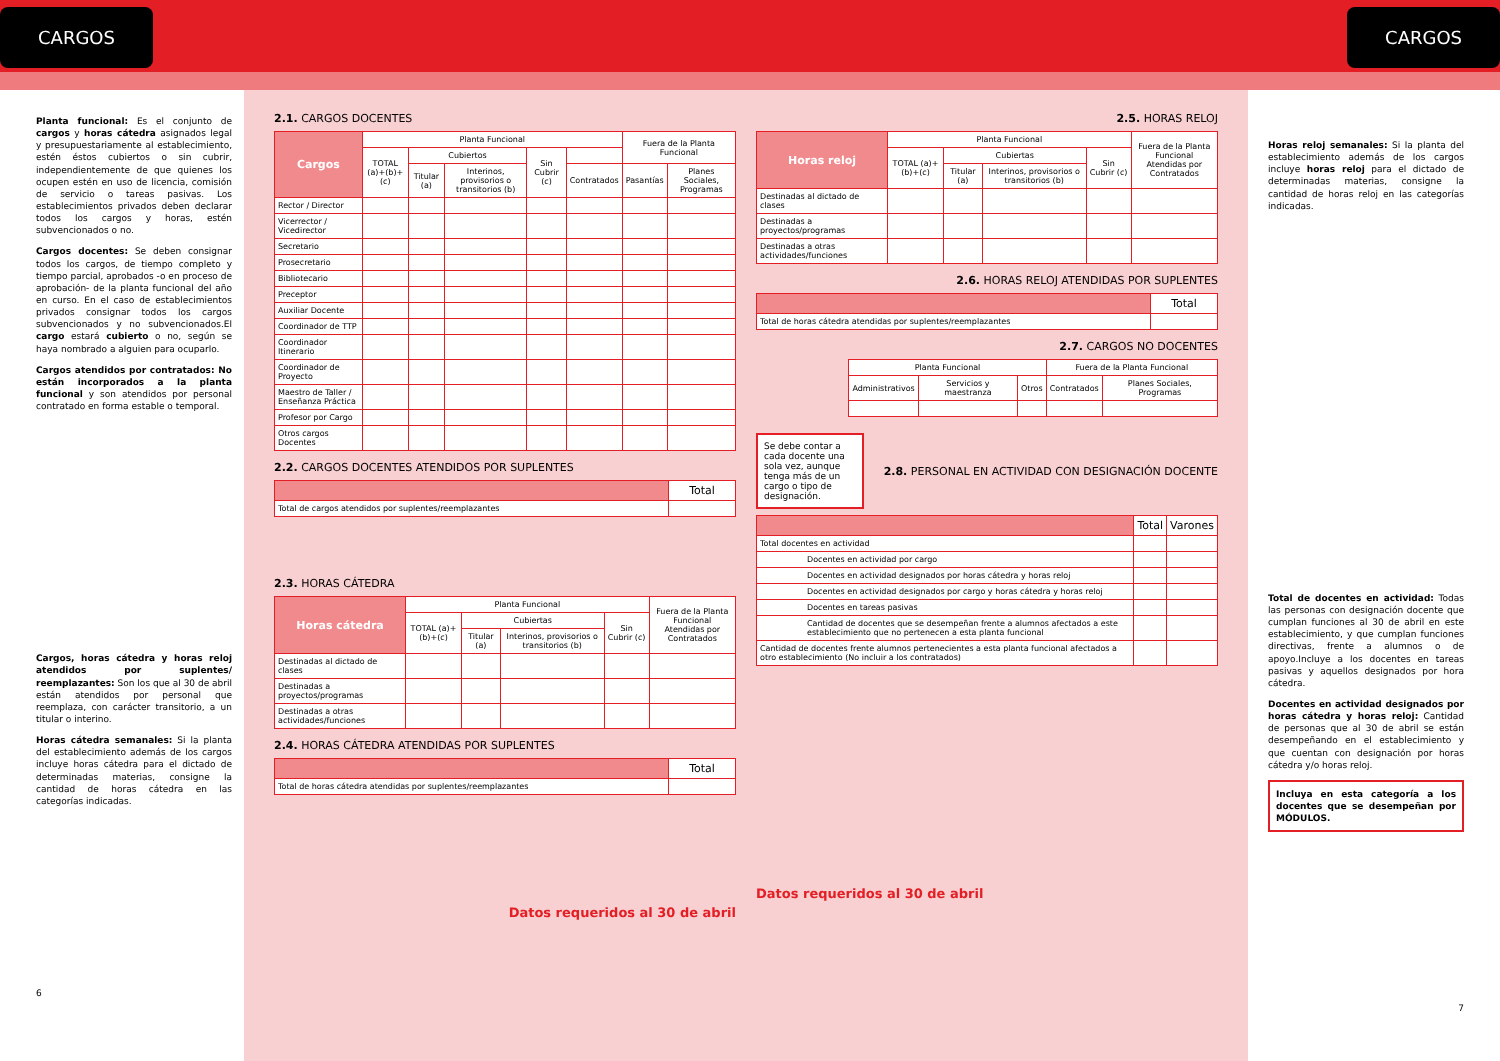CARGOS CARGOS
Planta funcional: Es el conjunto de cargos y horas cátedra asignados legal y presupuestariamente al establecimiento, estén éstos cubiertos o sin cubrir, independientemente de que quienes los ocupen estén en uso de licencia, comisión de servicio o tareas pasivas. Los establecimientos privados deben declarar todos los cargos y horas, estén subvencionados o no.
Cargos docentes: Se deben consignar todos los cargos, de tiempo completo y tiempo parcial, aprobados -o en proceso de aprobación- de la planta funcional del año en curso. En el caso de establecimientos privados consignar todos los cargos subvencionados y no subvencionados.El cargo estará cubierto o no, según se haya nombrado a alguien para ocuparlo.
Cargos atendidos por contratados: No están incorporados a la planta funcional y son atendidos por personal contratado en forma estable o temporal.
Cargos, horas cátedra y horas reloj atendidos por suplentes/ reemplazantes: Son los que al 30 de abril están atendidos por personal que reemplaza, con carácter transitorio, a un titular o interino.
Horas cátedra semanales: Si la planta del establecimiento además de los cargos incluye horas cátedra para el dictado de determinadas materias, consigne la cantidad de horas cátedra en las categorías indicadas.
6
2.1. CARGOS DOCENTES
| Cargos | Planta Funcional | | | | | Fuera de la Planta Funcional | |
| --- | --- | --- | --- | --- | --- | --- | --- |
| | TOTAL (a)+(b)+(c) | Cubiertos | | Sin Cubrir (c) | | | |
| | | Titular (a) | Interinos, provisorios o transitorios (b) | | Contratados | Pasantías | Planes Sociales, Programas |
| Rector / Director | | | | | | | |
| Vicerrector / Vicedirector | | | | | | | |
| Secretario | | | | | | | |
| Prosecretario | | | | | | | |
| Bibliotecario | | | | | | | |
| Preceptor | | | | | | | |
| Auxiliar Docente | | | | | | | |
| Coordinador de TTP | | | | | | | |
| Coordinador Itinerario | | | | | | | |
| Coordinador de Proyecto | | | | | | | |
| Maestro de Taller / Enseñanza Práctica | | | | | | | |
| Profesor por Cargo | | | | | | | |
| Otros cargos Docentes | | | | | | | |
2.2. CARGOS DOCENTES ATENDIDOS POR SUPLENTES
| | Total |
| --- | --- |
| Total de cargos atendidos por suplentes/reemplazantes | |
2.3. HORAS CÁTEDRA
| Horas cátedra | Planta Funcional | | | | Fuera de la Planta Funcional Atendidas por Contratados |
| --- | --- | --- | --- | --- | --- |
| | TOTAL (a)+(b)+(c) | Cubiertas | | Sin Cubrir (c) | |
| | | Titular (a) | Interinos, provisorios o transitorios (b) | | |
| Destinadas al dictado de clases | | | | | |
| Destinadas a proyectos/programas | | | | | |
| Destinadas a otras actividades/funciones | | | | | |
2.4. HORAS CÁTEDRA ATENDIDAS POR SUPLENTES
| | Total |
| --- | --- |
| Total de horas cátedra atendidas por suplentes/reemplazantes | |
Datos requeridos al 30 de abril
2.5. HORAS RELOJ
| Horas reloj | Planta Funcional | | | | Fuera de la Planta Funcional Atendidas por Contratados |
| --- | --- | --- | --- | --- | --- |
| | TOTAL (a)+(b)+(c) | Cubiertas | | Sin Cubrir (c) | |
| | | Titular (a) | Interinos, provisorios o transitorios (b) | | |
| Destinadas al dictado de clases | | | | | |
| Destinadas a proyectos/programas | | | | | |
| Destinadas a otras actividades/funciones | | | | | |
2.6. HORAS RELOJ ATENDIDAS POR SUPLENTES
| | Total |
| --- | --- |
| Total de horas cátedra atendidas por suplentes/reemplazantes | |
2.7. CARGOS NO DOCENTES
| Planta Funcional | | | Fuera de la Planta Funcional | |
| --- | --- | --- | --- | --- |
| Administrativos | Servicios y maestranza | Otros | Contratados | Planes Sociales, Programas |
Se debe contar a cada docente una sola vez, aunque tenga más de un cargo o tipo de designación.
2.8. PERSONAL EN ACTIVIDAD CON DESIGNACIÓN DOCENTE
| | Total | Varones |
| --- | --- | --- |
| Total docentes en actividad | | |
| Docentes en actividad por cargo | | |
| Docentes en actividad designados por horas cátedra y horas reloj | | |
| Docentes en actividad designados por cargo y horas cátedra y horas reloj | | |
| Docentes en tareas pasivas | | |
| Cantidad de docentes que se desempeñan frente a alumnos afectados a este establecimiento que no pertenecen a esta planta funcional | | |
| Cantidad de docentes frente alumnos pertenecientes a esta planta funcional afectados a otro establecimiento (No incluir a los contratados) | | |
Datos requeridos al 30 de abril
Horas reloj semanales: Si la planta del establecimiento además de los cargos incluye horas reloj para el dictado de determinadas materias, consigne la cantidad de horas reloj en las categorías indicadas.
Total de docentes en actividad: Todas las personas con designación docente que cumplan funciones al 30 de abril en este establecimiento, y que cumplan funciones directivas, frente a alumnos o de apoyo.Incluye a los docentes en tareas pasivas y aquellos designados por hora cátedra.
Docentes en actividad designados por horas cátedra y horas reloj: Cantidad de personas que al 30 de abril se están desempeñando en el establecimiento y que cuentan con designación por horas cátedra y/o horas reloj.
Incluya en esta categoría a los docentes que se desempeñan por MÓDULOS.
7